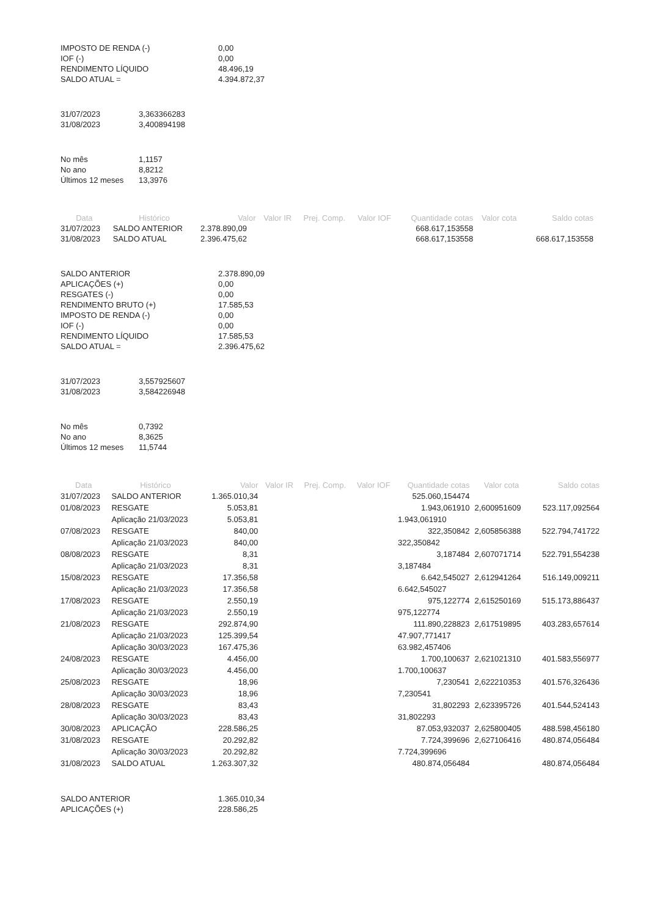| IMPOSTO DE RENDA (-) | 0,00 |
| IOF (-) | 0,00 |
| RENDIMENTO LÍQUIDO | 48.496,19 |
| SALDO ATUAL = | 4.394.872,37 |
| 31/07/2023 | 3,363366283 |
| 31/08/2023 | 3,400894198 |
| No mês | 1,1157 |
| No ano | 8,8212 |
| Últimos 12 meses | 13,3976 |
| Data | Histórico | Valor | Valor IR | Prej. Comp. | Valor IOF | Quantidade cotas | Valor cota | Saldo cotas |
| --- | --- | --- | --- | --- | --- | --- | --- | --- |
| 31/07/2023 | SALDO ANTERIOR | 2.378.890,09 | | | | 668.617,153558 | | |
| 31/08/2023 | SALDO ATUAL | 2.396.475,62 | | | | 668.617,153558 | | 668.617,153558 |
| SALDO ANTERIOR | 2.378.890,09 |
| APLICAÇÕES (+) | 0,00 |
| RESGATES (-) | 0,00 |
| RENDIMENTO BRUTO (+) | 17.585,53 |
| IMPOSTO DE RENDA (-) | 0,00 |
| IOF (-) | 0,00 |
| RENDIMENTO LÍQUIDO | 17.585,53 |
| SALDO ATUAL = | 2.396.475,62 |
| 31/07/2023 | 3,557925607 |
| 31/08/2023 | 3,584226948 |
| No mês | 0,7392 |
| No ano | 8,3625 |
| Últimos 12 meses | 11,5744 |
| Data | Histórico | Valor | Valor IR | Prej. Comp. | Valor IOF | Quantidade cotas | Valor cota | Saldo cotas |
| --- | --- | --- | --- | --- | --- | --- | --- | --- |
| 31/07/2023 | SALDO ANTERIOR | 1.365.010,34 | | | | 525.060,154474 | | |
| 01/08/2023 | RESGATE | 5.053,81 | | | | 1.943,061910 | 2,600951609 | 523.117,092564 |
| | Aplicação 21/03/2023 | 5.053,81 | | | | 1.943,061910 | | |
| 07/08/2023 | RESGATE | 840,00 | | | | 322,350842 | 2,605856388 | 522.794,741722 |
| | Aplicação 21/03/2023 | 840,00 | | | | 322,350842 | | |
| 08/08/2023 | RESGATE | 8,31 | | | | 3,187484 | 2,607071714 | 522.791,554238 |
| | Aplicação 21/03/2023 | 8,31 | | | | 3,187484 | | |
| 15/08/2023 | RESGATE | 17.356,58 | | | | 6.642,545027 | 2,612941264 | 516.149,009211 |
| | Aplicação 21/03/2023 | 17.356,58 | | | | 6.642,545027 | | |
| 17/08/2023 | RESGATE | 2.550,19 | | | | 975,122774 | 2,615250169 | 515.173,886437 |
| | Aplicação 21/03/2023 | 2.550,19 | | | | 975,122774 | | |
| 21/08/2023 | RESGATE | 292.874,90 | | | | 111.890,228823 | 2,617519895 | 403.283,657614 |
| | Aplicação 21/03/2023 | 125.399,54 | | | | 47.907,771417 | | |
| | Aplicação 30/03/2023 | 167.475,36 | | | | 63.982,457406 | | |
| 24/08/2023 | RESGATE | 4.456,00 | | | | 1.700,100637 | 2,621021310 | 401.583,556977 |
| | Aplicação 30/03/2023 | 4.456,00 | | | | 1.700,100637 | | |
| 25/08/2023 | RESGATE | 18,96 | | | | 7,230541 | 2,622210353 | 401.576,326436 |
| | Aplicação 30/03/2023 | 18,96 | | | | 7,230541 | | |
| 28/08/2023 | RESGATE | 83,43 | | | | 31,802293 | 2,623395726 | 401.544,524143 |
| | Aplicação 30/03/2023 | 83,43 | | | | 31,802293 | | |
| 30/08/2023 | APLICAÇÃO | 228.586,25 | | | | 87.053,932037 | 2,625800405 | 488.598,456180 |
| 31/08/2023 | RESGATE | 20.292,82 | | | | 7.724,399696 | 2,627106416 | 480.874,056484 |
| | Aplicação 30/03/2023 | 20.292,82 | | | | 7.724,399696 | | |
| 31/08/2023 | SALDO ATUAL | 1.263.307,32 | | | | 480.874,056484 | | 480.874,056484 |
| SALDO ANTERIOR | 1.365.010,34 |
| APLICAÇÕES (+) | 228.586,25 |